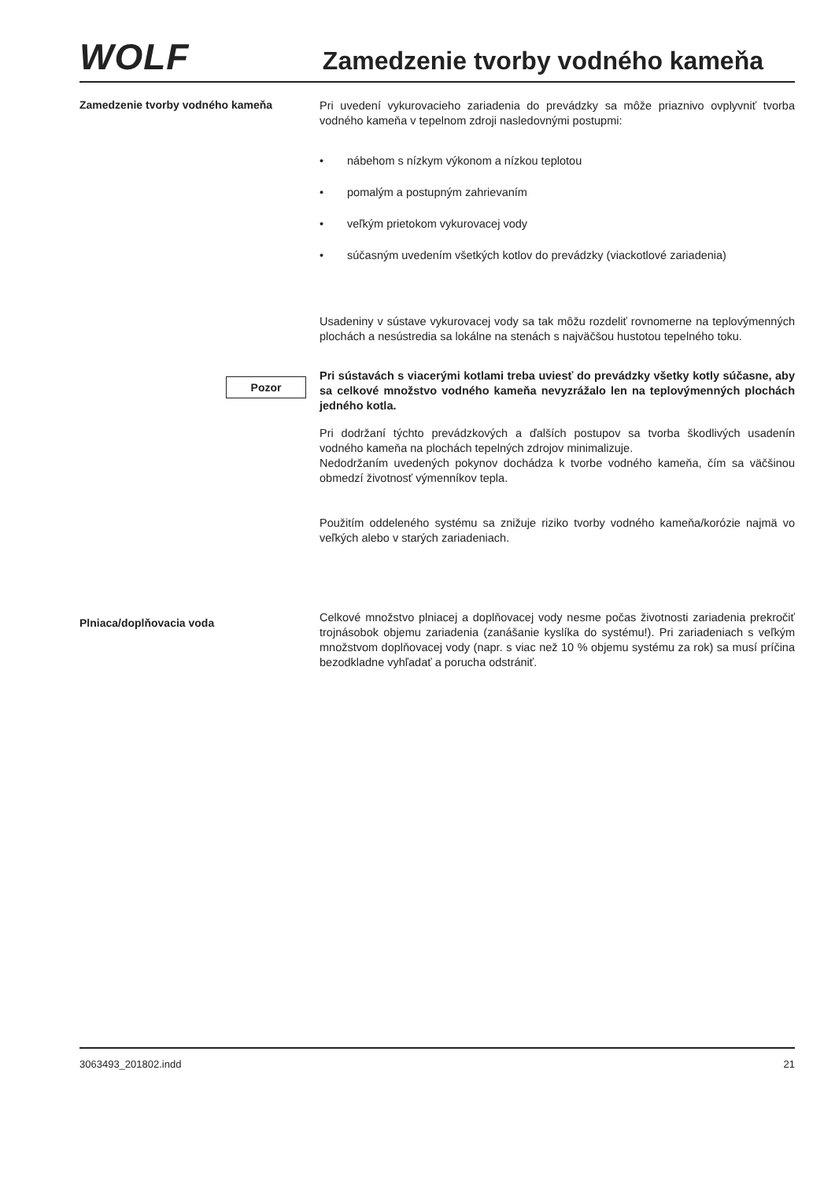WOLF
Zamedzenie tvorby vodného kameňa
Zamedzenie tvorby vodného kameňa
Pri uvedení vykurovacieho zariadenia do prevádzky sa môže priaznivo ovplyvniť tvorba vodného kameňa v tepelnom zdroji nasledovnými postupmi:
• nábehom s nízkym výkonom a nízkou teplotou
• pomalým a postupným zahrievaním
• veľkým prietokom vykurovacej vody
• súčasným uvedením všetkých kotlov do prevádzky (viackotlové zariadenia)
Usadeniny v sústave vykurovacej vody sa tak môžu rozdeliť rovnomerne na teplovýmenných plochách a nesústredia sa lokálne na stenách s najväčšou hustotou tepelného toku.
Pozor
Pri sústavách s viacerými kotlami treba uviesť do prevádzky všetky kotly súčasne, aby sa celkové množstvo vodného kameňa nevyzrážalo len na teplovýmenných plochách jedného kotla.
Pri dodržaní týchto prevádzkových a ďalších postupov sa tvorba škodlivých usadenín vodného kameňa na plochách tepelných zdrojov minimalizuje.
Nedodržaním uvedených pokynov dochádza k tvorbe vodného kameňa, čím sa väčšinou obmedzí životnosť výmenníkov tepla.
Použitím oddeleného systému sa znižuje riziko tvorby vodného kameňa/korózie najmä vo veľkých alebo v starých zariadeniach.
Plniaca/doplňovacia voda
Celkové množstvo plniacej a doplňovacej vody nesme počas životnosti zariadenia prekročiť trojnásobok objemu zariadenia (zanášanie kyslíka do systému!). Pri zariadeniach s veľkým množstvom doplňovacej vody (napr. s viac než 10 % objemu systému za rok) sa musí príčina bezodkladne vyhľadať a porucha odstrániť.
3063493_201802.indd 21